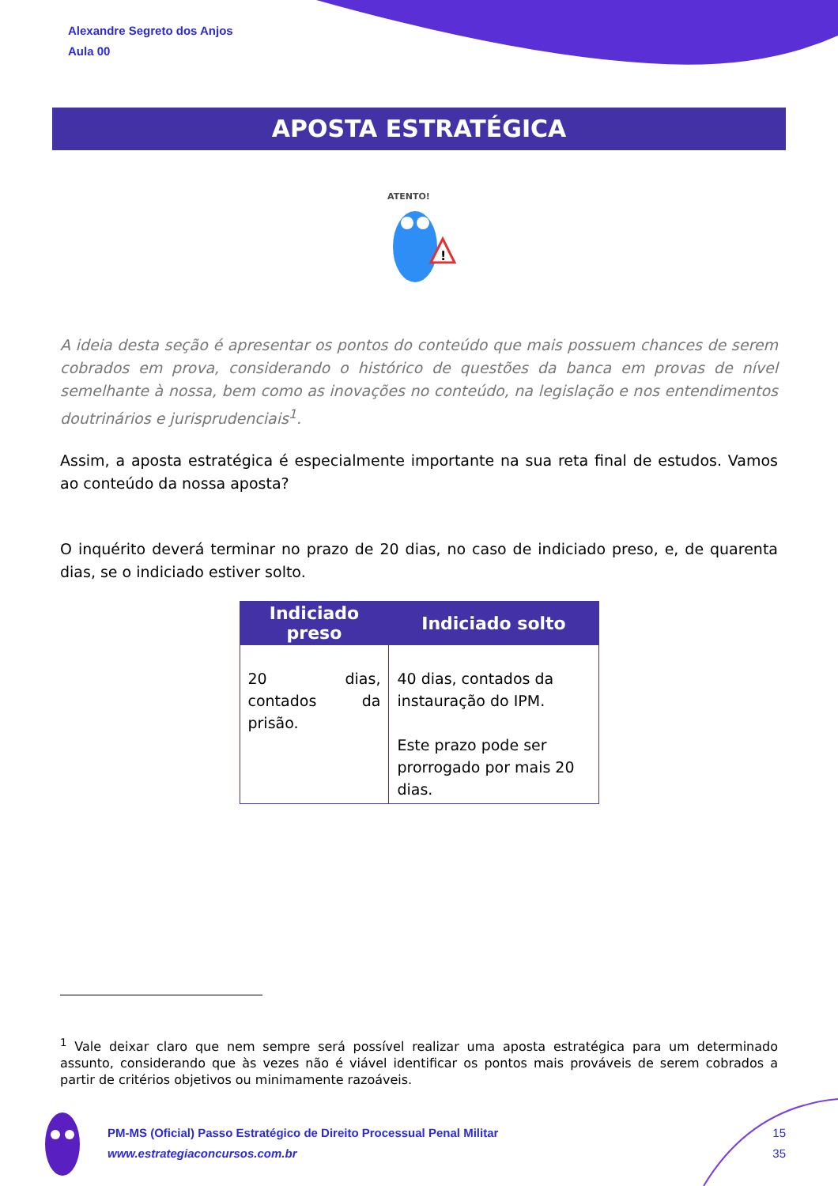Alexandre Segreto dos Anjos
Aula 00
APOSTA ESTRATÉGICA
ATENTO!
!
A ideia desta seção é apresentar os pontos do conteúdo que mais possuem chances de serem cobrados em prova, considerando o histórico de questões da banca em provas de nível semelhante à nossa, bem como as inovações no conteúdo, na legislação e nos entendimentos doutrinários e jurisprudenciais<sup>1</sup>.
Assim, a aposta estratégica é especialmente importante na sua reta final de estudos. Vamos ao conteúdo da nossa aposta?
O inquérito deverá terminar no prazo de 20 dias, no caso de indiciado preso, e, de quarenta dias, se o indiciado estiver solto.
| Indiciado preso | Indiciado solto |
| --- | --- |
| 20 dias, contados da prisão. | 40 dias, contados da instauração do IPM. Este prazo pode ser prorrogado por mais 20 dias. |
<sup>1</sup> Vale deixar claro que nem sempre será possível realizar uma aposta estratégica para um determinado assunto, considerando que às vezes não é viável identificar os pontos mais prováveis de serem cobrados a partir de critérios objetivos ou minimamente razoáveis.
PM-MS (Oficial) Passo Estratégico de Direito Processual Penal Militar
www.estrategiaconcursos.com.br
15
35